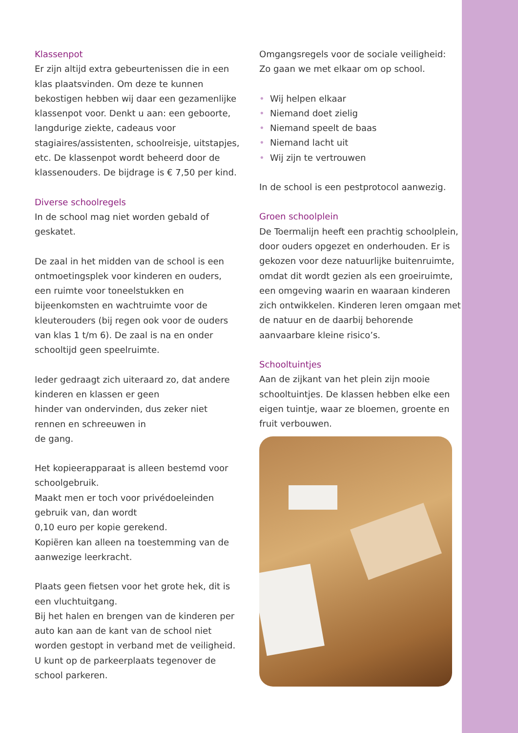Klassenpot
Er zijn altijd extra gebeurtenissen die in een klas plaatsvinden. Om deze te kunnen bekostigen hebben wij daar een gezamenlijke klassenpot voor. Denkt u aan: een geboorte, langdurige ziekte, cadeaus voor stagiaires/assistenten, schoolreisje, uitstapjes, etc. De klassenpot wordt beheerd door de klassenouders. De bijdrage is € 7,50 per kind.
Diverse schoolregels
In de school mag niet worden gebald of geskatet.
De zaal in het midden van de school is een ontmoetingsplek voor kinderen en ouders, een ruimte voor toneelstukken en bijeenkomsten en wachtruimte voor de kleuterouders (bij regen ook voor de ouders van klas 1 t/m 6). De zaal is na en onder schooltijd geen speelruimte.
Ieder gedraagt zich uiteraard zo, dat andere kinderen en klassen er geen
hinder van ondervinden, dus zeker niet rennen en schreeuwen in
de gang.
Het kopieerapparaat is alleen bestemd voor schoolgebruik.
Maakt men er toch voor privédoeleinden gebruik van, dan wordt
0,10 euro per kopie gerekend.
Kopiëren kan alleen na toestemming van de aanwezige leerkracht.
Plaats geen fietsen voor het grote hek, dit is een vluchtuitgang.
Bij het halen en brengen van de kinderen per auto kan aan de kant van de school niet worden gestopt in verband met de veiligheid. U kunt op de parkeerplaats tegenover de school parkeren.
Omgangsregels voor de sociale veiligheid:
Zo gaan we met elkaar om op school.
• Wij helpen elkaar
• Niemand doet zielig
• Niemand speelt de baas
• Niemand lacht uit
• Wij zijn te vertrouwen
In de school is een pestprotocol aanwezig.
Groen schoolplein
De Toermalijn heeft een prachtig schoolplein, door ouders opgezet en onderhouden. Er is gekozen voor deze natuurlijke buitenruimte, omdat dit wordt gezien als een groeiruimte, een omgeving waarin en waaraan kinderen zich ontwikkelen. Kinderen leren omgaan met de natuur en de daarbij behorende aanvaarbare kleine risico’s.
Schooltuintjes
Aan de zijkant van het plein zijn mooie schooltuintjes. De klassen hebben elke een eigen tuintje, waar ze bloemen, groente en fruit verbouwen.